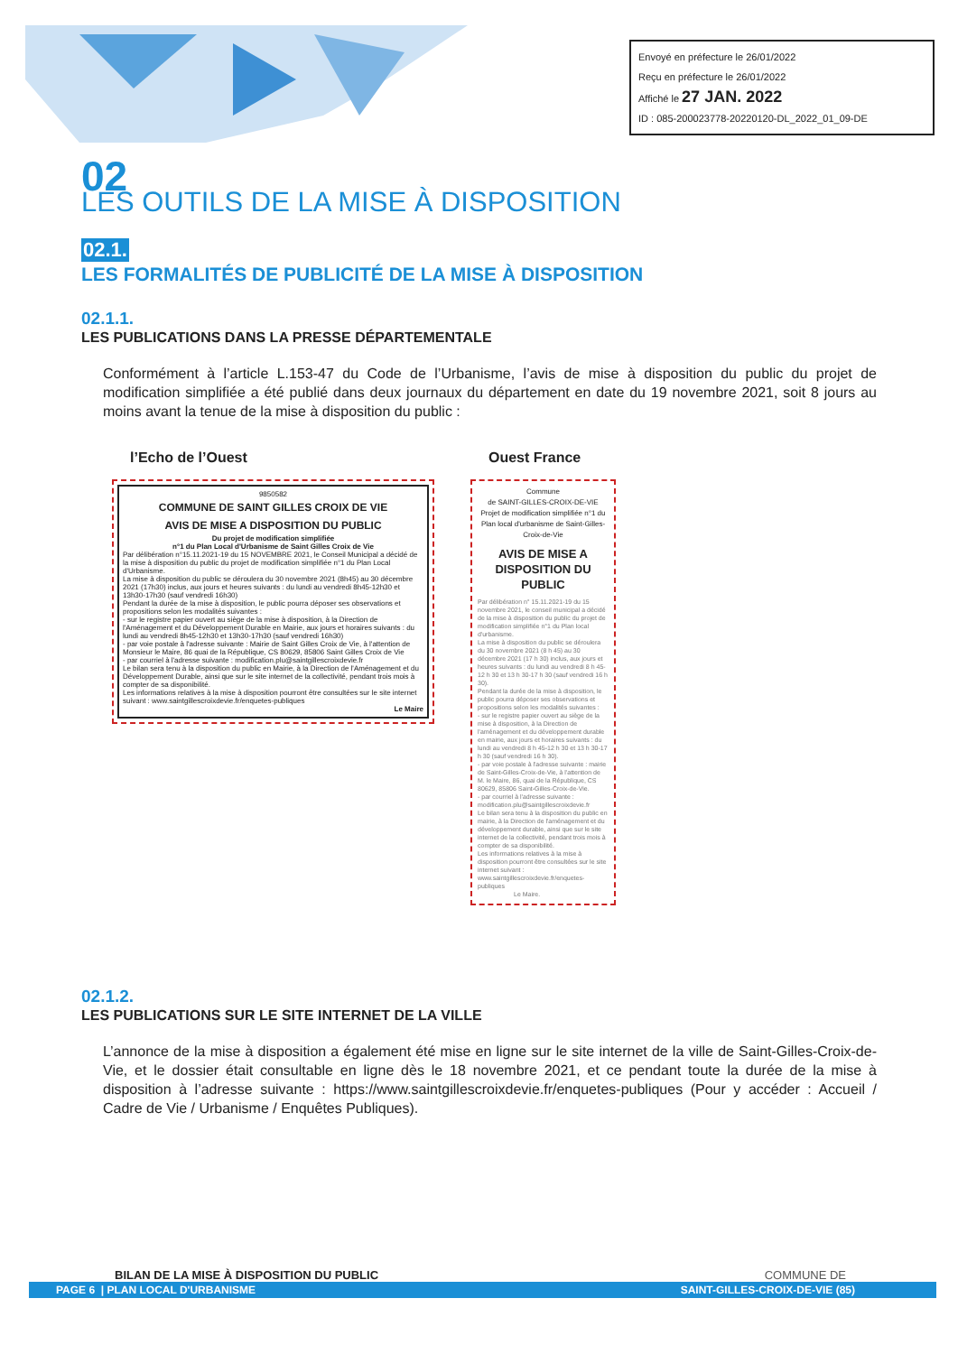Envoyé en préfecture le 26/01/2022
Reçu en préfecture le 26/01/2022
Affiché le 27 JAN. 2022
ID : 085-200023778-20220120-DL_2022_01_09-DE
02
LES OUTILS DE LA MISE À DISPOSITION
02.1.
LES FORMALITÉS DE PUBLICITÉ DE LA MISE À DISPOSITION
02.1.1.
LES PUBLICATIONS DANS LA PRESSE DÉPARTEMENTALE
Conformément à l’article L.153-47 du Code de l’Urbanisme, l’avis de mise à disposition du public du projet de modification simplifiée a été publié dans deux journaux du département en date du 19 novembre 2021, soit 8 jours au moins avant la tenue de la mise à disposition du public :
l’Echo de l’Ouest
9850582
COMMUNE DE SAINT GILLES CROIX DE VIE
AVIS DE MISE A DISPOSITION DU PUBLIC
Du projet de modification simplifiée
n°1 du Plan Local d'Urbanisme de Saint Gilles Croix de Vie
Par délibération n°15.11.2021-19 du 15 NOVEMBRE 2021, le Conseil Municipal a décidé de la mise à disposition du public du projet de modification simplifiée n°1 du Plan Local d'Urbanisme.
La mise à disposition du public se déroulera du 30 novembre 2021 (8h45) au 30 décembre 2021 (17h30) inclus, aux jours et heures suivants : du lundi au vendredi 8h45-12h30 et 13h30-17h30 (sauf vendredi 16h30)
Pendant la durée de la mise à disposition, le public pourra déposer ses observations et propositions selon les modalités suivantes :
- sur le registre papier ouvert au siège de la mise à disposition, à la Direction de l'Aménagement et du Développement Durable en Mairie, aux jours et horaires suivants : du lundi au vendredi 8h45-12h30 et 13h30-17h30 (sauf vendredi 16h30)
- par voie postale à l'adresse suivante : Mairie de Saint Gilles Croix de Vie, à l'attention de Monsieur le Maire, 86 quai de la République, CS 80629, 85806 Saint Gilles Croix de Vie
- par courriel à l'adresse suivante : modification.plu@saintgillescroixdevie.fr
Le bilan sera tenu à la disposition du public en Mairie, à la Direction de l'Aménagement et du Développement Durable, ainsi que sur le site internet de la collectivité, pendant trois mois à compter de sa disponibilité.
Les informations relatives à la mise à disposition pourront être consultées sur le site internet suivant : www.saintgillescroixdevie.fr/enquetes-publiques
Le Maire
Ouest France
Commune
de SAINT-GILLES-CROIX-DE-VIE
Projet de modification simplifiée n°1 du Plan local d'urbanisme de Saint-Gilles-Croix-de-Vie
AVIS DE MISE A DISPOSITION DU PUBLIC
Par délibération n° 15.11.2021-19 du 15 novembre 2021, le conseil municipal a décidé de la mise à disposition du public du projet de modification simplifiée n°1 du Plan local d'urbanisme.
La mise à disposition du public se déroulera du 30 novembre 2021 (8 h 45) au 30 décembre 2021 (17 h 30) inclus, aux jours et heures suivants : du lundi au vendredi 8 h 45-12 h 30 et 13 h 30-17 h 30 (sauf vendredi 16 h 30).
Pendant la durée de la mise à disposition, le public pourra déposer ses observations et propositions selon les modalités suivantes :
- sur le registre papier ouvert au siège de la mise à disposition, à la Direction de l'aménagement et du développement durable en mairie, aux jours et horaires suivants : du lundi au vendredi 8 h 45-12 h 30 et 13 h 30-17 h 30 (sauf vendredi 16 h 30).
- par voie postale à l'adresse suivante : mairie de Saint-Gilles-Croix-de-Vie, à l'attention de M. le Maire, 86, quai de la République, CS 80629, 85806 Saint-Gilles-Croix-de-Vie.
- par courriel à l'adresse suivante : modification.plu@saintgillescroixdevie.fr
Le bilan sera tenu à la disposition du public en mairie, à la Direction de l'aménagement et du développement durable, ainsi que sur le site internet de la collectivité, pendant trois mois à compter de sa disponibilité.
Les informations relatives à la mise à disposition pourront être consultées sur le site internet suivant : www.saintgillescroixdevie.fr/enquetes-publiques
Le Maire.
02.1.2.
LES PUBLICATIONS SUR LE SITE INTERNET DE LA VILLE
L’annonce de la mise à disposition a également été mise en ligne sur le site internet de la ville de Saint-Gilles-Croix-de-Vie, et le dossier était consultable en ligne dès le 18 novembre 2021, et ce pendant toute la durée de la mise à disposition à l’adresse suivante : https://www.saintgillescroixdevie.fr/enquetes-publiques (Pour y accéder : Accueil / Cadre de Vie / Urbanisme / Enquêtes Publiques).
BILAN DE LA MISE À DISPOSITION DU PUBLIC COMMUNE DE
PAGE 6 | PLAN LOCAL D'URBANISME SAINT-GILLES-CROIX-DE-VIE (85)